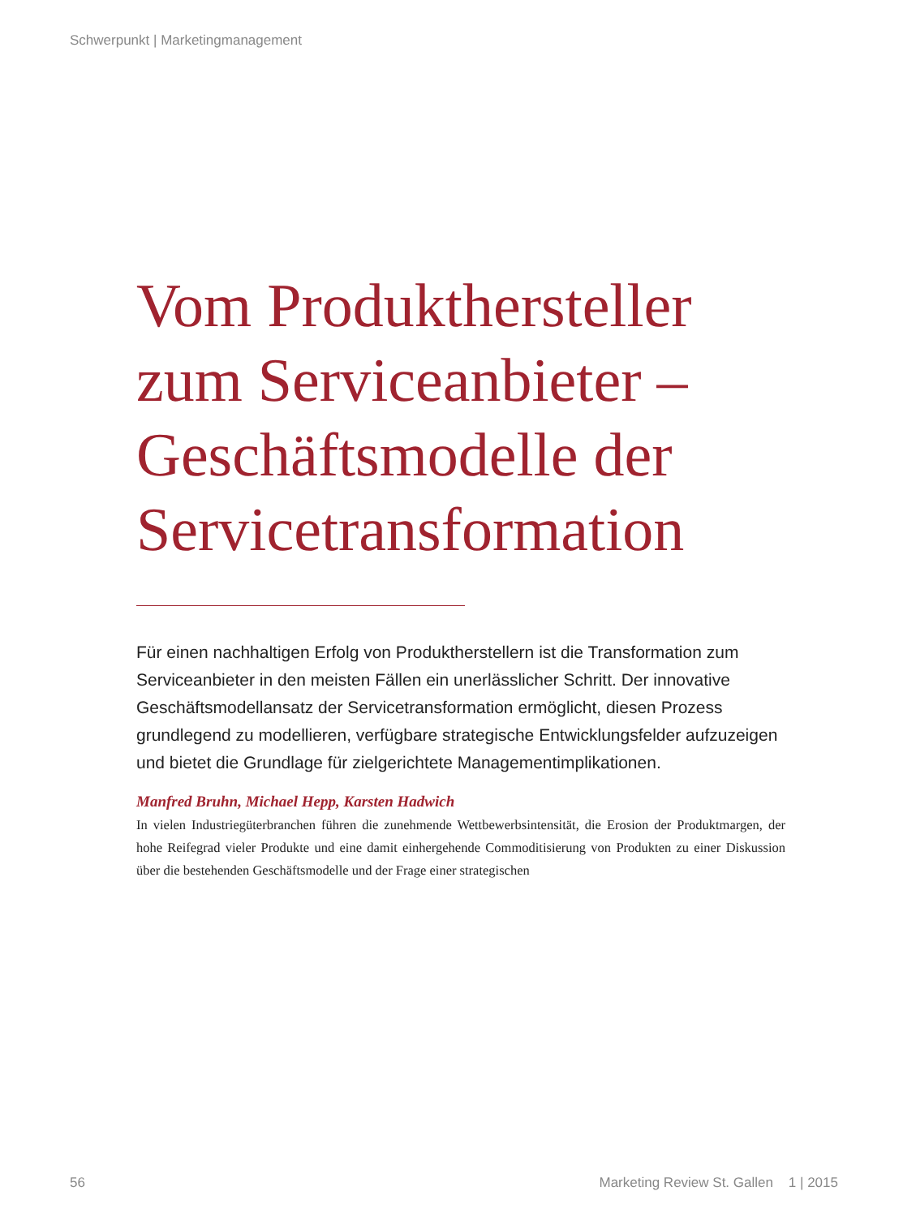Schwerpunkt | Marketingmanagement
Vom Produkthersteller zum Serviceanbieter – Geschäftsmodelle der Servicetransformation
Für einen nachhaltigen Erfolg von Produktherstellern ist die Transformation zum Serviceanbieter in den meisten Fällen ein unerlässlicher Schritt. Der innovative Geschäftsmodellansatz der Servicetransformation ermöglicht, diesen Prozess grundlegend zu modellieren, verfügbare strategische Entwicklungsfelder aufzuzeigen und bietet die Grundlage für zielgerichtete Management­implikationen.
Manfred Bruhn, Michael Hepp, Karsten Hadwich
In vielen Industriegüterbranchen führen die zunehmende Wettbewerbsintensität, die Erosion der Produktmargen, der hohe Reifegrad vieler Produkte und eine damit einhergehende Commoditisierung von Produkten zu einer Diskussion über die bestehenden Geschäftsmodelle und der Frage einer strategischen
56 Marketing Review St. Gallen 1 | 2015